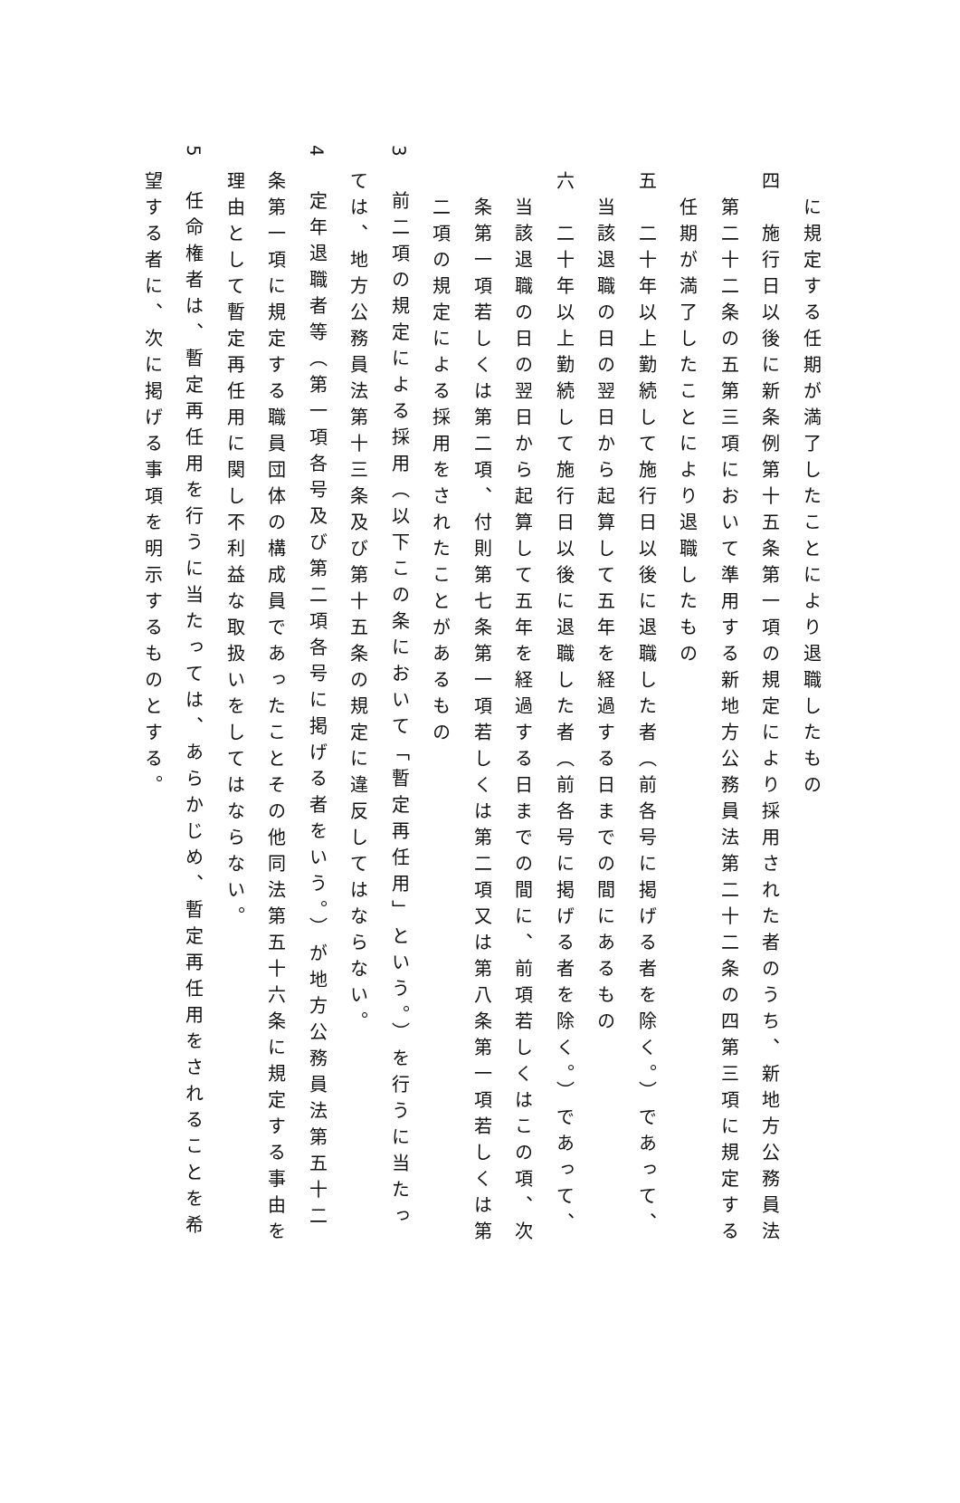に規定する任期が満了したことにより退職したもの
四　施行日以後に新条例第十五条第一項の規定により採用された者のうち、新地方公務員法
第二十二条の五第三項において準用する新地方公務員法第二十二条の四第三項に規定する
任期が満了したことにより退職したもの
五　二十年以上勤続して施行日以後に退職した者（前各号に掲げる者を除く。）であって、
当該退職の日の翌日から起算して五年を経過する日までの間にあるもの
六　二十年以上勤続して施行日以後に退職した者（前各号に掲げる者を除く。）であって、
当該退職の日の翌日から起算して五年を経過する日までの間に、前項若しくはこの項、次
条第一項若しくは第二項、付則第七条第一項若しくは第二項又は第八条第一項若しくは第
二項の規定による採用をされたことがあるもの
3　前二項の規定による採用（以下この条において「暫定再任用」という。）を行うに当たっ
ては、地方公務員法第十三条及び第十五条の規定に違反してはならない。
4　定年退職者等（第一項各号及び第二項各号に掲げる者をいう。）が地方公務員法第五十二
条第一項に規定する職員団体の構成員であったことその他同法第五十六条に規定する事由を
理由として暫定再任用に関し不利益な取扱いをしてはならない。
5　任命権者は、暫定再任用を行うに当たっては、あらかじめ、暫定再任用をされることを希
望する者に、次に掲げる事項を明示するものとする。